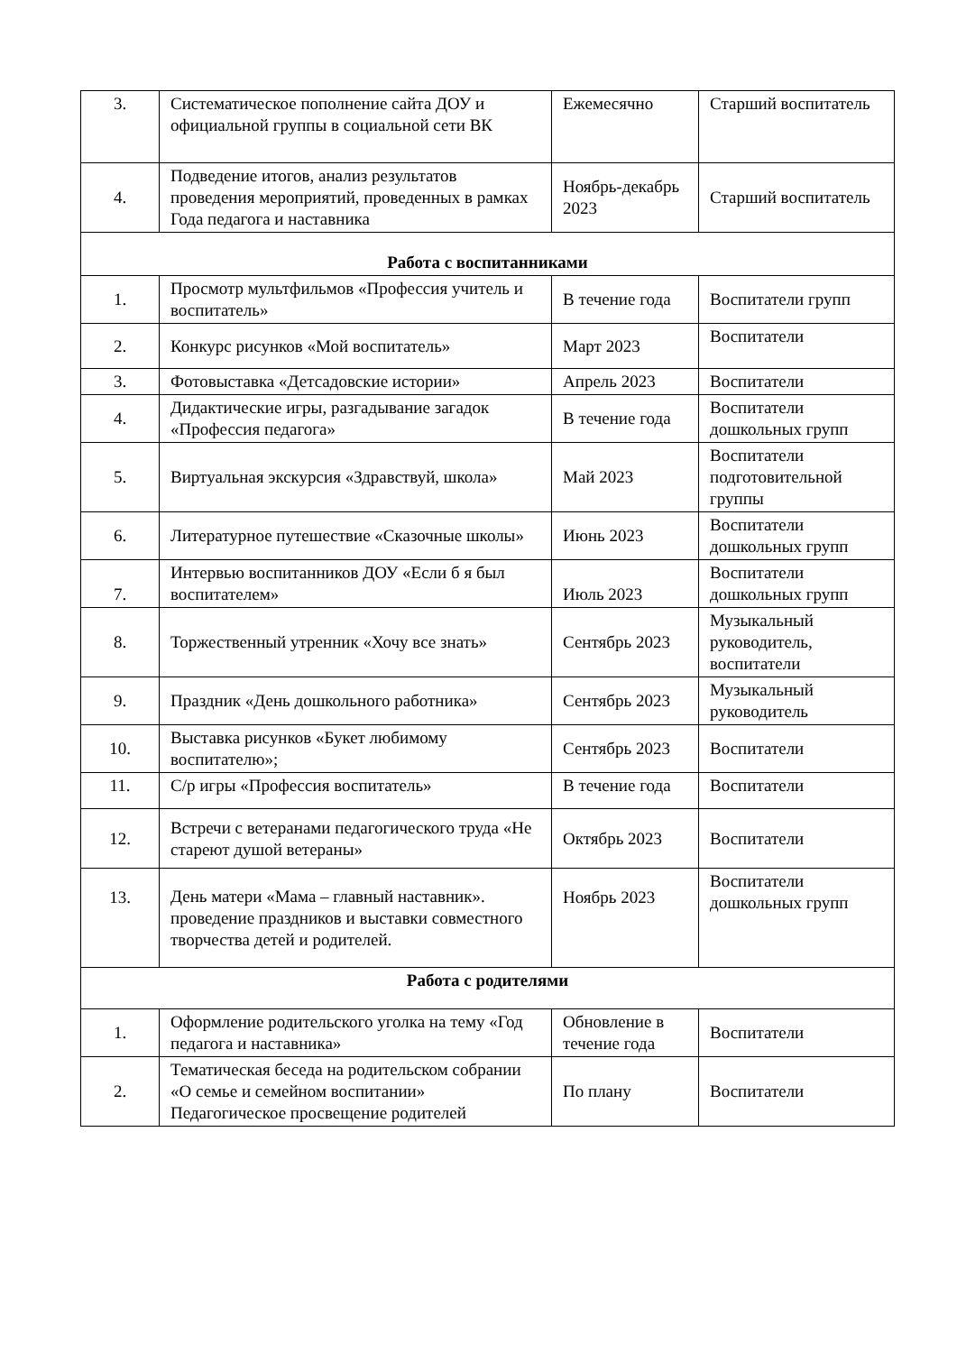| 3. | Систематическое пополнение сайта ДОУ и официальной группы в социальной сети ВК | Ежемесячно | Старший воспитатель |
| 4. | Подведение итогов, анализ результатов проведения мероприятий, проведенных в рамках Года педагога и наставника | Ноябрь-декабрь 2023 | Старший воспитатель |
| Работа с воспитанниками | | | |
| 1. | Просмотр мультфильмов «Профессия учитель и воспитатель» | В течение года | Воспитатели групп |
| 2. | Конкурс рисунков «Мой воспитатель» | Март 2023 | Воспитатели |
| 3. | Фотовыставка «Детсадовские истории» | Апрель 2023 | Воспитатели |
| 4. | Дидактические игры, разгадывание загадок «Профессия педагога» | В течение года | Воспитатели дошкольных групп |
| 5. | Виртуальная экскурсия «Здравствуй, школа» | Май 2023 | Воспитатели подготовительной группы |
| 6. | Литературное путешествие «Сказочные школы» | Июнь 2023 | Воспитатели дошкольных групп |
| 7. | Интервью воспитанников ДОУ «Если б я был воспитателем» | Июль 2023 | Воспитатели дошкольных групп |
| 8. | Торжественный утренник «Хочу все знать» | Сентябрь 2023 | Музыкальный руководитель, воспитатели |
| 9. | Праздник «День дошкольного работника» | Сентябрь 2023 | Музыкальный руководитель |
| 10. | Выставка рисунков «Букет любимому воспитателю»; | Сентябрь 2023 | Воспитатели |
| 11. | С/р игры «Профессия воспитатель» | В течение года | Воспитатели |
| 12. | Встречи с ветеранами педагогического труда «Не стареют душой ветераны» | Октябрь 2023 | Воспитатели |
| 13. | День матери «Мама – главный наставник». проведение праздников и выставки совместного творчества детей и родителей. | Ноябрь 2023 | Воспитатели дошкольных групп |
| Работа с родителями | | | |
| 1. | Оформление родительского уголка на тему «Год педагога и наставника» | Обновление в течение года | Воспитатели |
| 2. | Тематическая беседа на родительском собрании «О семье и семейном воспитании» Педагогическое просвещение родителей | По плану | Воспитатели |